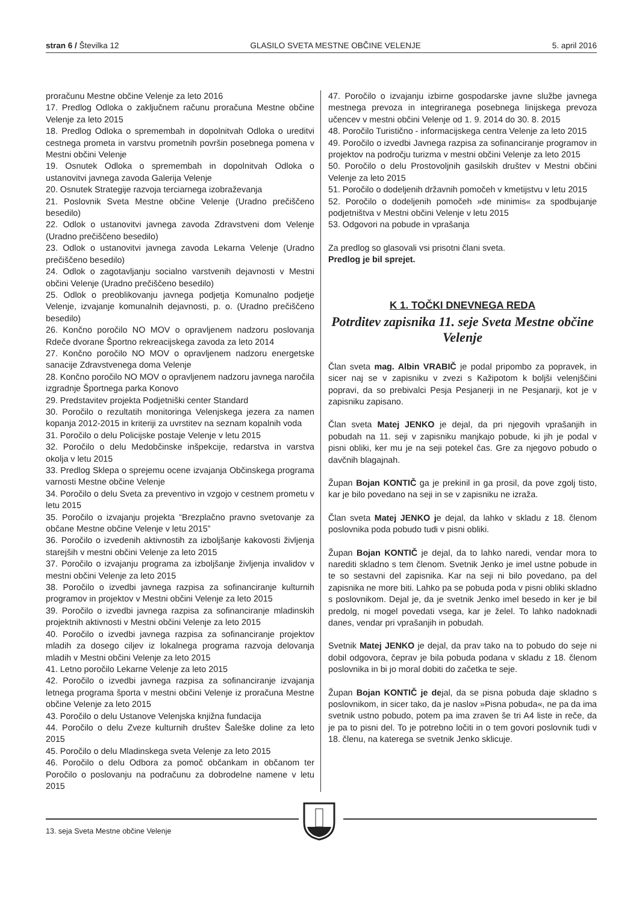stran 6 / Številka 12 GLASILO SVETA MESTNE OBČINE VELENJE 5. april 2016
proračunu Mestne občine Velenje za leto 2016
17. Predlog Odloka o zaključnem računu proračuna Mestne občine Velenje za leto 2015
18. Predlog Odloka o spremembah in dopolnitvah Odloka o ureditvi cestnega prometa in varstvu prometnih površin posebnega pomena v Mestni občini Velenje
19. Osnutek Odloka o spremembah in dopolnitvah Odloka o ustanovitvi javnega zavoda Galerija Velenje
20. Osnutek Strategije razvoja terciarnega izobraževanja
21. Poslovnik Sveta Mestne občine Velenje (Uradno prečiščeno besedilo)
22. Odlok o ustanovitvi javnega zavoda Zdravstveni dom Velenje (Uradno prečiščeno besedilo)
23. Odlok o ustanovitvi javnega zavoda Lekarna Velenje (Uradno prečiščeno besedilo)
24. Odlok o zagotavljanju socialno varstvenih dejavnosti v Mestni občini Velenje (Uradno prečiščeno besedilo)
25. Odlok o preoblikovanju javnega podjetja Komunalno podjetje Velenje, izvajanje komunalnih dejavnosti, p. o. (Uradno prečiščeno besedilo)
26. Končno poročilo NO MOV o opravljenem nadzoru poslovanja Rdeče dvorane Športno rekreacijskega zavoda za leto 2014
27. Končno poročilo NO MOV o opravljenem nadzoru energetske sanacije Zdravstvenega doma Velenje
28. Končno poročilo NO MOV o opravljenem nadzoru javnega naročila izgradnje Športnega parka Konovo
29. Predstavitev projekta Podjetniški center Standard
30. Poročilo o rezultatih monitoringa Velenjskega jezera za namen kopanja 2012-2015 in kriteriji za uvrstitev na seznam kopalnih voda
31. Poročilo o delu Policijske postaje Velenje v letu 2015
32. Poročilo o delu Medobčinske inšpekcije, redarstva in varstva okolja v letu 2015
33. Predlog Sklepa o sprejemu ocene izvajanja Občinskega programa varnosti Mestne občine Velenje
34. Poročilo o delu Sveta za preventivo in vzgojo v cestnem prometu v letu 2015
35. Poročilo o izvajanju projekta “Brezplačno pravno svetovanje za občane Mestne občine Velenje v letu 2015”
36. Poročilo o izvedenih aktivnostih za izboljšanje kakovosti življenja starejših v mestni občini Velenje za leto 2015
37. Poročilo o izvajanju programa za izboljšanje življenja invalidov v mestni občini Velenje za leto 2015
38. Poročilo o izvedbi javnega razpisa za sofinanciranje kulturnih programov in projektov v Mestni občini Velenje za leto 2015
39. Poročilo o izvedbi javnega razpisa za sofinanciranje mladinskih projektnih aktivnosti v Mestni občini Velenje za leto 2015
40. Poročilo o izvedbi javnega razpisa za sofinanciranje projektov mladih za dosego ciljev iz lokalnega programa razvoja delovanja mladih v Mestni občini Velenje za leto 2015
41. Letno poročilo Lekarne Velenje za leto 2015
42. Poročilo o izvedbi javnega razpisa za sofinanciranje izvajanja letnega programa športa v mestni občini Velenje iz proračuna Mestne občine Velenje za leto 2015
43. Poročilo o delu Ustanove Velenjska knjižna fundacija
44. Poročilo o delu Zveze kulturnih društev Šaleške doline za leto 2015
45. Poročilo o delu Mladinskega sveta Velenje za leto 2015
46. Poročilo o delu Odbora za pomoč občankam in občanom ter Poročilo o poslovanju na podračunu za dobrodelne namene v letu 2015
47. Poročilo o izvajanju izbirne gospodarske javne službe javnega mestnega prevoza in integriranega posebnega linijskega prevoza učencev v mestni občini Velenje od 1. 9. 2014 do 30. 8. 2015
48. Poročilo Turistično - informacijskega centra Velenje za leto 2015
49. Poročilo o izvedbi Javnega razpisa za sofinanciranje programov in projektov na področju turizma v mestni občini Velenje za leto 2015
50. Poročilo o delu Prostovoljnih gasilskih društev v Mestni občini Velenje za leto 2015
51. Poročilo o dodeljenih državnih pomočeh v kmetijstvu v letu 2015
52. Poročilo o dodeljenih pomočeh »de minimis« za spodbujanje podjetništva v Mestni občini Velenje v letu 2015
53. Odgovori na pobude in vprašanja
Za predlog so glasovali vsi prisotni člani sveta.
Predlog je bil sprejet.
K 1. TOČKI DNEVNEGA REDA
Potrditev zapisnika 11. seje Sveta Mestne občine Velenje
Član sveta mag. Albin VRABIČ je podal pripombo za popravek, in sicer naj se v zapisniku v zvezi s Kažipotom k boljši velenjščini popravi, da so prebivalci Pesja Pesjanerji in ne Pesjanarji, kot je v zapisniku zapisano.
Član sveta Matej JENKO je dejal, da pri njegovih vprašanjih in pobudah na 11. seji v zapisniku manjkajo pobude, ki jih je podal v pisni obliki, ker mu je na seji potekel čas. Gre za njegovo pobudo o davčnih blagajnah.
Župan Bojan KONTIČ ga je prekinil in ga prosil, da pove zgolj tisto, kar je bilo povedano na seji in se v zapisniku ne izraža.
Član sveta Matej JENKO je dejal, da lahko v skladu z 18. členom poslovnika poda pobudo tudi v pisni obliki.
Župan Bojan KONTIČ je dejal, da to lahko naredi, vendar mora to narediti skladno s tem členom. Svetnik Jenko je imel ustne pobude in te so sestavni del zapisnika. Kar na seji ni bilo povedano, pa del zapisnika ne more biti. Lahko pa se pobuda poda v pisni obliki skladno s poslovnikom. Dejal je, da je svetnik Jenko imel besedo in ker je bil predolg, ni mogel povedati vsega, kar je želel. To lahko nadoknadi danes, vendar pri vprašanjih in pobudah.
Svetnik Matej JENKO je dejal, da prav tako na to pobudo do seje ni dobil odgovora, čeprav je bila pobuda podana v skladu z 18. členom poslovnika in bi jo moral dobiti do začetka te seje.
Župan Bojan KONTIČ je dejal, da se pisna pobuda daje skladno s poslovnikom, in sicer tako, da je naslov »Pisna pobuda«, ne pa da ima svetnik ustno pobudo, potem pa ima zraven še tri A4 liste in reče, da je pa to pisni del. To je potrebno ločiti in o tem govori poslovnik tudi v 18. členu, na katerega se svetnik Jenko sklicuje.
13. seja Sveta Mestne občine Velenje